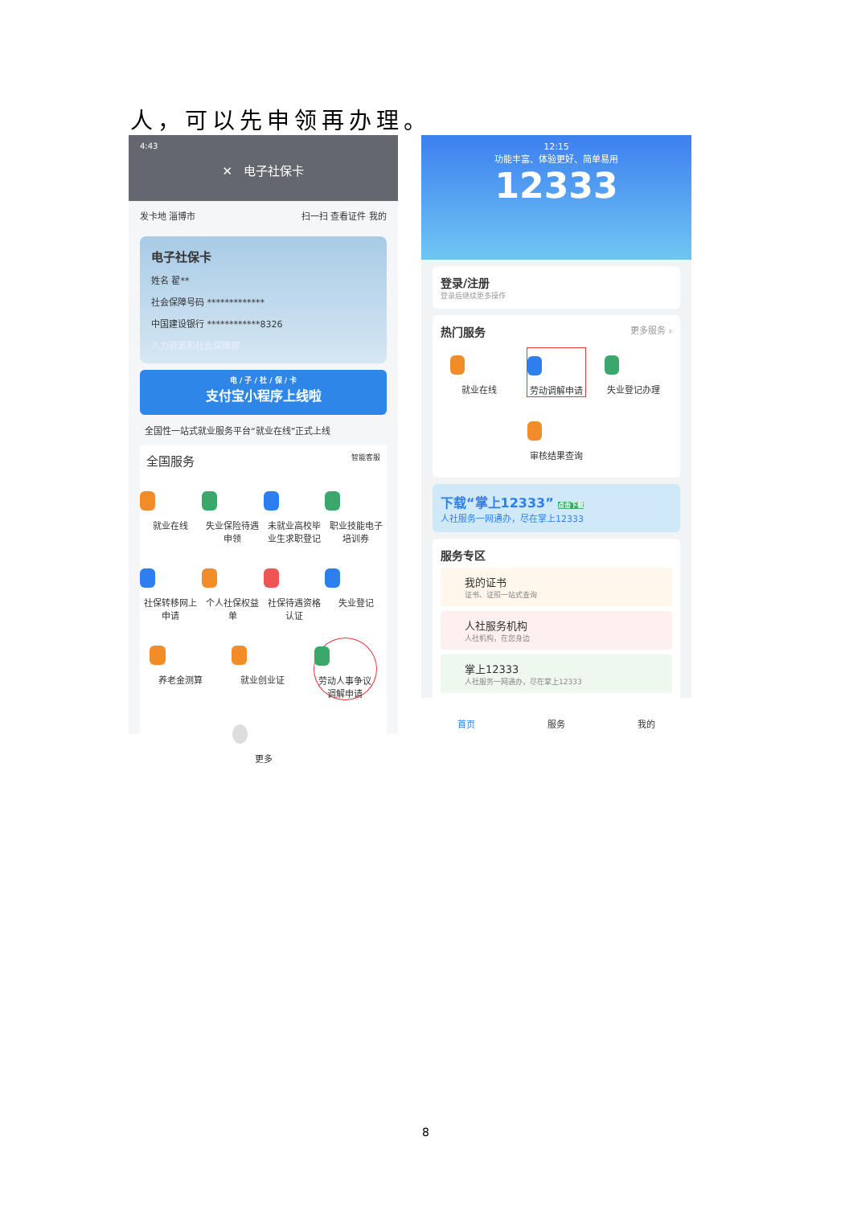人，可以先申领再办理。
4:43
✕ 电子社保卡
发卡地 淄博市 扫一扫 查看证件 我的
电子社保卡
姓名 翟**
社会保障号码 *************
中国建设银行 ************8326
人力资源和社会保障部
电 / 子 / 社 / 保 / 卡
支付宝小程序上线啦
全国性一站式就业服务平台“就业在线”正式上线
全国服务 智能客服
就业在线
失业保险待遇申领
未就业高校毕业生求职登记
职业技能电子培训券
社保转移网上申请
个人社保权益单
社保待遇资格认证
失业登记
养老金测算
就业创业证
劳动人事争议调解申请
更多
12:15
功能丰富、体验更好、简单易用
12333
登录/注册
登录后继续更多操作
热门服务 更多服务 ›
就业在线
劳动调解申请
失业登记办理
审核结果查询
下载“掌上12333” 点击下载
人社服务一网通办，尽在掌上12333
服务专区
我的证书
证书、证照一站式查询
人社服务机构
人社机构，在您身边
掌上12333
人社服务一网通办，尽在掌上12333
首页
服务
我的
8